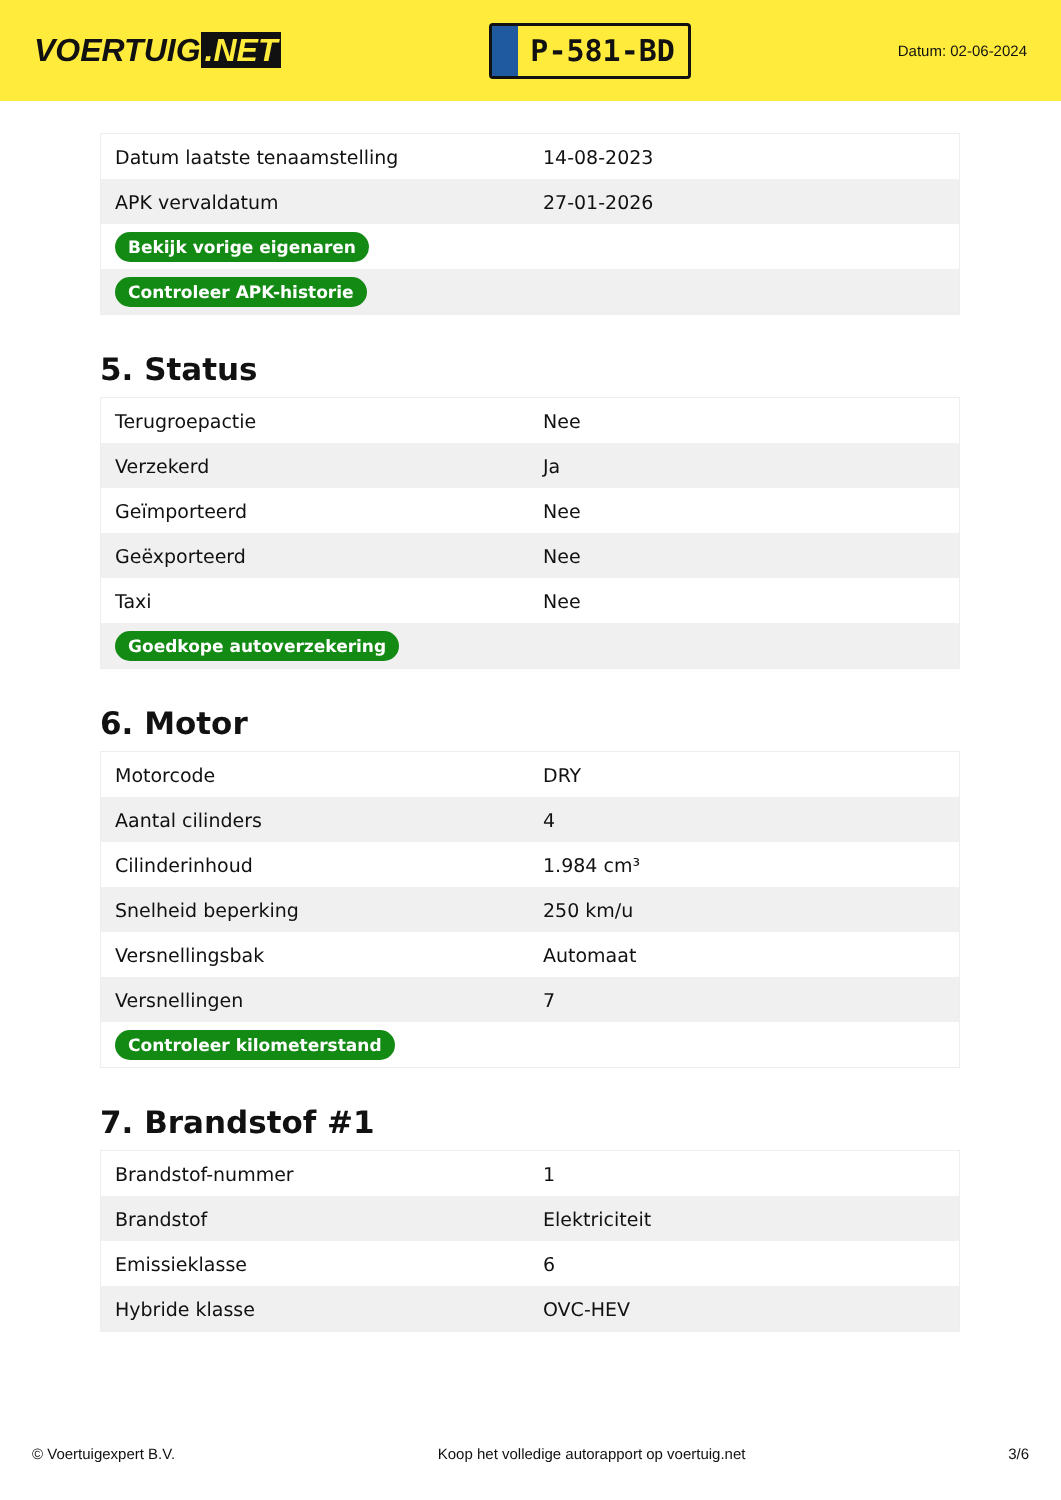VOERTUIG.NET
P-581-BD
Datum: 02-06-2024
| Datum laatste tenaamstelling | 14-08-2023 |
| APK vervaldatum | 27-01-2026 |
| Bekijk vorige eigenaren | |
| Controleer APK-historie | |
5. Status
| Terugroepactie | Nee |
| Verzekerd | Ja |
| Geïmporteerd | Nee |
| Geëxporteerd | Nee |
| Taxi | Nee |
| Goedkope autoverzekering | |
6. Motor
| Motorcode | DRY |
| Aantal cilinders | 4 |
| Cilinderinhoud | 1.984 cm³ |
| Snelheid beperking | 250 km/u |
| Versnellingsbak | Automaat |
| Versnellingen | 7 |
| Controleer kilometerstand | |
7. Brandstof #1
| Brandstof-nummer | 1 |
| Brandstof | Elektriciteit |
| Emissieklasse | 6 |
| Hybride klasse | OVC-HEV |
© Voertuigexpert B.V. Koop het volledige autorapport op voertuig.net 3/6